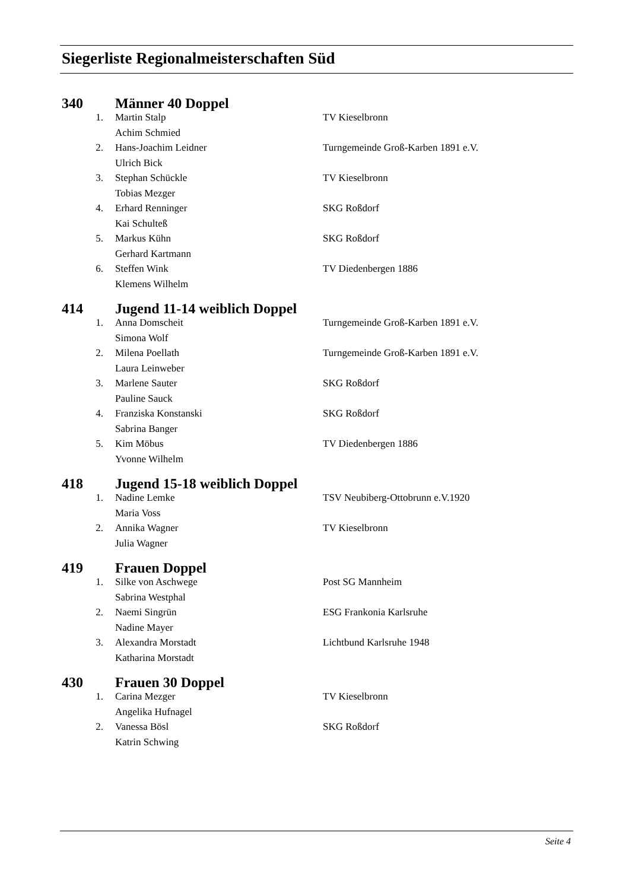Siegerliste Regionalmeisterschaften Süd
| 340 | | Männer 40 Doppel | |
| | 1. | Martin Stalp | TV Kieselbronn |
| | | Achim Schmied | |
| | 2. | Hans-Joachim Leidner | Turngemeinde Groß-Karben 1891 e.V. |
| | | Ulrich Bick | |
| | 3. | Stephan Schückle | TV Kieselbronn |
| | | Tobias Mezger | |
| | 4. | Erhard Renninger | SKG Roßdorf |
| | | Kai Schulteß | |
| | 5. | Markus Kühn | SKG Roßdorf |
| | | Gerhard Kartmann | |
| | 6. | Steffen Wink | TV Diedenbergen 1886 |
| | | Klemens Wilhelm | |
| 414 | | Jugend 11-14 weiblich Doppel | |
| | 1. | Anna Domscheit | Turngemeinde Groß-Karben 1891 e.V. |
| | | Simona Wolf | |
| | 2. | Milena Poellath | Turngemeinde Groß-Karben 1891 e.V. |
| | | Laura Leinweber | |
| | 3. | Marlene Sauter | SKG Roßdorf |
| | | Pauline Sauck | |
| | 4. | Franziska Konstanski | SKG Roßdorf |
| | | Sabrina Banger | |
| | 5. | Kim Möbus | TV Diedenbergen 1886 |
| | | Yvonne Wilhelm | |
| 418 | | Jugend 15-18 weiblich Doppel | |
| | 1. | Nadine Lemke | TSV Neubiberg-Ottobrunn e.V.1920 |
| | | Maria Voss | |
| | 2. | Annika Wagner | TV Kieselbronn |
| | | Julia Wagner | |
| 419 | | Frauen Doppel | |
| | 1. | Silke von Aschwege | Post SG Mannheim |
| | | Sabrina Westphal | |
| | 2. | Naemi Singrün | ESG Frankonia Karlsruhe |
| | | Nadine Mayer | |
| | 3. | Alexandra Morstadt | Lichtbund Karlsruhe 1948 |
| | | Katharina Morstadt | |
| 430 | | Frauen 30 Doppel | |
| | 1. | Carina Mezger | TV Kieselbronn |
| | | Angelika Hufnagel | |
| | 2. | Vanessa Bösl | SKG Roßdorf |
| | | Katrin Schwing | |
Seite 4